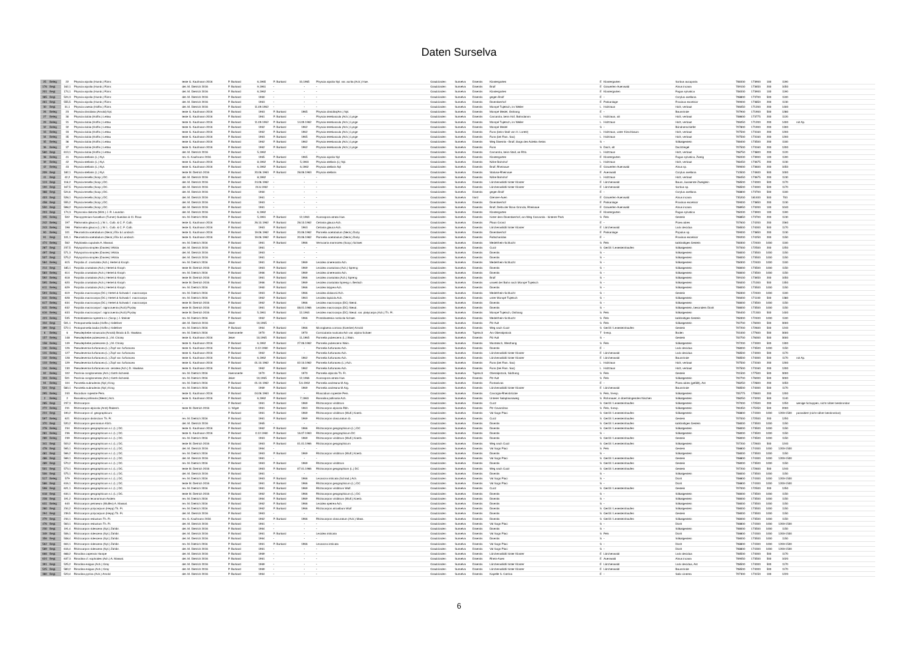Daten Surselva
| 25 | Beleg | 22 | Physcia aipolia (Humb.) Fürnr. | teste G. Kaufmann 2016 | P. Burkard | 6,1965 | P. Burkard | 10,1965 | Physcia aipolia Nyl. var. acrita (Ach.) Hue. | Graubünden | Surselva | Disentis | Klostergarten | E | Klostergarten | Sorbus aucuparia | 708330 | 173900 | 100 | 1190 | |
| 176 | Begl. | 162,1 | Physcia aipolia (Humb.) Fürnr. | det. M. Dietrich 2016 | P. Burkard | 9,1961 | - | - | - | Graubünden | Surselva | Disentis | Brulf | E | Grauerlen-Auenwald | Alnus incana | 709100 | 173650 | 200 | 1050 | |
| 201 | Begl. | 174,1 | Physcia aipolia (Humb.) Fürnr. | det. M. Dietrich 2016 | P. Burkard | 6,1962 | - | - | - | Graubünden | Surselva | Disentis | Klostergarten | E | Klostergarten | Fagus sylvatica | 708330 | 173900 | 100 | 1190 | |
| 385 | Begl. | 524,3 | Physcia aipolia (Humb.) Fürnr. | det. M. Dietrich 2016 | P. Burkard | 1960 | - | - | - | Graubünden | Surselva | Disentis | gegen Brulf | E | - | Corylus avellana | 708800 | 173700 | 500 | 1100 | |
| 461 | Begl. | 555,5 | Physcia aipolia (Humb.) Fürnr. | det. M. Dietrich 2016 | P. Burkard | 1963 | - | - | - | Graubünden | Surselva | Disentis | Disentiserhof | E | Parkanlage | Fraxinus excelsior | 709000 | 173850 | 200 | 1130 | |
| 30 | Begl. | 31,1 | Physcia caesia (Hoffm.) Fürnr. | det. M. Dietrich 2016 | P. Burkard | 11.09.1962 | - | - | - | Graubünden | Surselva | Disentis | Mompé Tujetsch, im Weiler | L | Holzzaun | Holz, verbaut | 706050 | 171200 | 200 | 1400 | |
| 26 | Beleg | 23 | Physcia dimidiata (Arnold) Nyl. | teste G. Kaufmann 2016 | P. Burkard | 1963 | P. Burkard | 1965 | Physcia dimidita(Arn.) Nyl. | Graubünden | Surselva | Disentis | Mompé Medel, Osthang | E | - | Baumrinde | 707900 | 171900 | 500 | 1280 | |
| 27 | Beleg | 30 | Physcia dubia (Hoffm.) Lettau | teste G. Kaufmann 2016 | P. Burkard | 1961 | P. Burkard | - | Physcia teretiuscula (Ach.) Lynge | Graubünden | Surselva | Disentis | Carcarola, beim Hof, Bahndamm | L | Holzzaun, alt | Holz, verbaut | 708600 | 173775 | 200 | 1120 | |
| 29 | Beleg | 31 | Physcia dubia (Hoffm.) Lettau | teste G. Kaufmann 2016 | P. Burkard | 11.09.1962 | P. Burkard | 14.09.1962 | Physcia teretiuscula (Ach.) Lynge | Graubünden | Surselva | Disentis | Mompé Tujetsch, im Weiler | L | Holzzaun | Holz, verbaut | 706050 | 171200 | 200 | 1400 | mit Ap. |
| 32 | Beleg | 32 | Physcia dubia (Hoffm.) Lettau | teste G. Kaufmann 2016 | P. Burkard | 1962 | P. Burkard | 1962 | Physcia teretiuscula (Ach.) Lynge | Graubünden | Surselva | Disentis | Mompé Medel | S | - | Bündnerschiefer | 707800 | 171900 | 200 | 1300 | |
| 33 | Beleg | 33 | Physcia dubia (Hoffm.) Lettau | teste G. Kaufmann 2016 | P. Burkard | 1962 | P. Burkard | 1962 | Physcia teretiuscula (Ach.) Lynge | Graubünden | Surselva | Disentis | Funs (beim Stall von H. Loretz) | L | Holzzaun, unter Kirschbaum | Holz, verbaut | 707500 | 173160 | 200 | 1200 | |
| 34 | Beleg | 35 | Physcia dubia (Hoffm.) Lettau | teste G. Kaufmann 2016 | P. Burkard | 1963 | P. Burkard | 1965 | Physcia teretiuscula (Ach.) Lynge | Graubünden | Surselva | Disentis | Funs (bei Fam. Sac) | L | Holzzaun | Holz, verbaut | 707500 | 173160 | 200 | 1200 | |
| 35 | Beleg | 36 | Physcia dubia (Hoffm.) Lettau | teste G. Kaufmann 2016 | P. Burkard | 1962 | P. Burkard | 1962 | Physcia teretiuscula (Ach.) Lynge | Graubünden | Surselva | Disentis | Weg Disentis - Brulf, längs des Acletta rheins | S | - | Silikatgestein | 708400 | 173500 | 200 | 1100 | |
| 36 | Beleg | 37 | Physcia dubia (Hoffm.) Lettau | teste G. Kaufmann 2016 | P. Burkard | 1962 | P. Burkard | 1962 | Physcia teretiuscula (Ach.) Lynge | Graubünden | Surselva | Disentis | Funs | S | Dach, alt | Dachziegel | 707500 | 173160 | 200 | 1200 | |
| 580 | Begl. | 613,1 | Physcia dubia (Hoffm.) Lettau | det. M. Dietrich 2016 | P. Burkard | 5,1962 | - | - | - | Graubünden | Surselva | Disentis | Carcarola, beim Stall, an Rhb. | L | Holzzaun | Holz, verbaut | 708750 | 173800 | 200 | 1120 | |
| 38 | Beleg | 41 | Physcia stellaris (L.) Nyl. | rev. G. Kaufmann 2016 | P. Burkard | 1965 | P. Burkard | 1965 | Physcia aipolia Nyl | Graubünden | Surselva | Disentis | Klostergarten | E | Klostergarten | Fagus sylvatica, Zweig | 708330 | 173900 | 100 | 1190 | |
| 39 | Beleg | 42 | Physcia stellaris (L.) Nyl. | teste G. Kaufmann 2016 | P. Burkard | 8,1962 | P. Burkard | 5,1963 | Physcia stellaris (L) Nyl. | Graubünden | Surselva | Disentis | Nähe Bahnhof | L | Holzzaun | Holz, verbaut | 708450 | 173675 | 200 | 1130 | |
| 42 | Beleg | 43 | Physcia stellaris (L.) Nyl. | teste G. Kaufmann 2016 | P. Burkard | 6,1962 | P. Burkard | 6,1962 | Physcia stellaris Nyl | Graubünden | Surselva | Disentis | Brulf, Rheinaue | E | Grauerlen-Auenwald | Alnus sp. | 709000 | 173600 | 200 | 1050 | |
| 209 | Begl. | 182,1 | Physcia stellaris (L.) Nyl. | teste M. Dietrich 2016 | P. Burkard | 20.06.1963 | P. Burkard | 28.06.1963 | Physcia stellaris | Graubünden | Surselva | Disentis | Stalusa-Rheinaue | E | Auenwald | Corylus avellana | 710500 | 174600 | 500 | 1000 | |
| 41 | Begl. | 42,2 | Physcia tenella (Scop.) DC. | det. M. Dietrich 2016 | P. Burkard | 8,1962 | - | - | - | Graubünden | Surselva | Disentis | Nähe Bahnhof | L | Holzzaun | Holz, verbaut | 708450 | 173675 | 200 | 1130 | |
| 119 | Begl. | 118,2 | Physcia tenella (Scop.) DC. | det. M. Dietrich 2016 | P. Burkard | 24.06.1962 | - | - | - | Graubünden | Surselva | Disentis | Lärchenwäldli hinter Kloster | E | Lärchenwald | Baum, äusserste Zweiglein | 708500 | 174000 | 500 | 1170 | |
| 190 | Begl. | 167,5 | Physcia tenella (Scop.) DC. | det. M. Dietrich 2016 | P. Burkard | 24.6.1962 | - | - | - | Graubünden | Surselva | Disentis | Lärchenwäldli hinter Kloster | E | Lärchenwald | Sorbus sp. | 708500 | 174000 | 500 | 1170 | |
| 388 | Begl. | 524,6 | Physcia tenella (Scop.) DC. | det. M. Dietrich 2016 | P. Burkard | 1960 | - | - | - | Graubünden | Surselva | Disentis | gegen Brulf | E | - | Corylus avellana | 708800 | 173700 | 500 | 1100 | |
| 403 | Begl. | 528,1 | Physcia tenella (Scop.) DC. | det. M. Dietrich 2016 | P. Burkard | 1961 | - | - | - | Graubünden | Surselva | Ilanz | Glenner-Auen | E | Grauerlen-Auenwald | Alnus incana | 735200 | 181400 | 500 | 700 | |
| 458 | Begl. | 555,2 | Physcia tenella (Scop.) DC. | det. M. Dietrich 2016 | P. Burkard | 1963 | - | - | - | Graubünden | Surselva | Disentis | Disentiserhof | E | Parkanlage | Fraxinus excelsior | 709000 | 173850 | 200 | 1130 | |
| 550 | Begl. | 598,2 | Physcia tenella (Scop.) DC. | det. M. Dietrich 2016 | P. Burkard | 1961 | - | - | - | Graubünden | Surselva | Disentis | Brulf, Delta der Bova Gronda, Rheinaue | E | Grauerlen-Auenwald | Alnus incana | 708950 | 173200 | 100 | 1040 | |
| 203 | Begl. | 174,3 | Physconia distorta (With.) J. R. Laundon | det. M. Dietrich 2016 | P. Burkard | 6,1962 | - | - | - | Graubünden | Surselva | Disentis | Klostergarten | E | Klostergarten | Fagus sylvatica | 708330 | 173900 | 100 | 1190 | |
| 335 | Beleg | 502 | Placopyrenium fuscellum (Turner) Gueidan & Cl. Roux | rev. M. Dietrich 2016 | P. Burkard | 5,1961 | P. Burkard | 12,1963 | Acarospora atrata Hue. | Graubünden | Surselva | Disentis | hinter dem Disentiserhof, am Weg Carcarola - hinterer Park | S | Fels | Gestein | 708850 | 173700 | 200 | 1130 | |
| 242 | Beleg | 197 | Platismatia glauca (L.) W. L. Culb. & C. F. Culb. | teste G. Kaufmann 2016 | P. Burkard | 26.10.1962 | P. Burkard | 28.10.1962 | Cetraria glauca Ach. | Graubünden | Surselva | Disentis | Plaun Grond | E | - | Picea abies | 707600 | 174200 | 200 | 1560 | |
| 243 | Beleg | 198 | Platismatia glauca (L.) W. L. Culb. & C. F. Culb. | teste G. Kaufmann 2016 | P. Burkard | 1963 | P. Burkard | 1963 | Cetraria glauca Ach. | Graubünden | Surselva | Disentis | Lärchenwäldli hinter Kloster | E | Lärchenwald | Larix decidua | 708500 | 174000 | 500 | 1170 | |
| 90 | Beleg | 101 | Pleurosticta acetabulum (Neck.) Elix & Lumbsch | teste G. Kaufmann 2016 | P. Burkard | 19.06.1962 | P. Burkard | 20.06.1962 | Parmelia acetabulum (Neck.) Duby | Graubünden | Surselva | Disentis | Disentiserhof | E | Parkanlage | Populus sp. | 709000 | 173850 | 200 | 1130 | |
| 91 | Begl. | 101,1 | Pleurosticta acetabulum (Neck.) Elix & Lumbsch | teste G. Kaufmann 2016 | P. Burkard | 19.06.1962 | P. Burkard | 20.06.1962 | Parmelia acetabulum (Neck.) Duby | Graubünden | Surselva | Disentis | Faltscharidas | E | - | Fraxinus excelsior | 709200 | 174250 | 200 | 1150 | |
| 474 | Beleg | 562 | Polyblastia cupularis A. Massal. | rev. M. Dietrich 2016 | P. Burkard | 1961 | P. Burkard | 1966 | Verrucaria marmorea (Scop.) Schaer. | Graubünden | Surselva | Disentis | Medelrhein-Schlucht | S | Fels | kalkhaltiges Gestein | 708300 | 172400 | 1000 | 1100 | |
| 287 | Begl. | 237,5 | Polysporina simplex (Davies) Vězda | det. M. Dietrich 2016 | P. Burkard | 1961 | - | - | - | Graubünden | Surselva | Disentis | Cuoz | S | Geröll / Lesesteinhaufen | Silikatgestein | 707000 | 172500 | 200 | 1250 | |
| 497 | Begl. | 571,3 | Polysporina simplex (Davies) Vězda | det. M. Dietrich 2016 | P. Burkard | 1963 | - | - | - | Graubünden | Surselva | Disentis | Disentis | S | - | Silikatgestein | 708000 | 173500 | 1000 | 1150 | |
| 507 | Begl. | 575,2 | Polysporina simplex (Davies) Vězda | det. M. Dietrich 2016 | P. Burkard | 1961 | - | - | - | Graubünden | Surselva | Disentis | Disentis | S | - | Silikatgestein | 708000 | 173500 | 1000 | 1150 | |
| 584 | Beleg | 615 | Porpidia cf. crustulata (Ach.) Hertel & Knoph | rev. M. Dietrich 2016 | P. Burkard | 1961 | P. Burkard | 1969 | Lecidea cinereoatra Ach. | Graubünden | Surselva | Disentis | Medelrhein-Schlucht | S | - | Silikatgestein | 708300 | 172400 | 1000 | 1100 | |
| 214 | Begl. | 185,1 | Porpidia crustulata (Ach.) Hertel & Knoph | teste M. Dietrich 2016 | P. Burkard | 1963 | P. Burkard | 1969 | Lecidea crustulosa (Ach.) Spreng | Graubünden | Surselva | Disentis | Disentis | S | - | Silikatgestein | 708000 | 173500 | 1000 | 1150 | |
| 583 | Beleg | 614 | Porpidia crustulata (Ach.) Hertel & Knoph | rev. M. Dietrich 2016 | P. Burkard | 1966 | P. Burkard | 1969 | Lecidea cinereoatra Ach. | Graubünden | Surselva | Disentis | Disentis | S | - | Silikatgestein | 708000 | 173500 | 1000 | 1150 | |
| 592 | Beleg | 618 | Porpidia crustulata (Ach.) Hertel & Knoph | teste M. Dietrich 2016 | P. Burkard | 1961 | P. Burkard | 1966 | Lecidea crustulata (Ach.) Spreng | Graubünden | Surselva | Disentis | Brulf | S | - | Silikatgestein | 709100 | 173650 | 200 | 1050 | |
| 595 | Beleg | 620 | Porpidia crustulata (Ach.) Hertel & Knoph | teste M. Dietrich 2016 | P. Burkard | 1966 | P. Burkard | 1969 | Lecidea crustulata Spreng n. Bertsch | Graubünden | Surselva | Disentis | unweit der Bahn nach Mompé Tujetsch | S | - | Silikatgestein | 706000 | 171000 | 500 | 1350 | |
| 611 | Beleg | 629 | Porpidia crustulata (Ach.) Hertel & Knoph | rev. M. Dietrich 2016 | P. Burkard | 1960 | P. Burkard | 1966 | Lecidea latypea Ach. | Graubünden | Surselva | Disentis | Disentis | S | - | Silikatgestein | 708000 | 173500 | 1000 | 1150 | |
| 593 | Beleg | 619 | Porpidia macrocarpa (DC.) Hertel & Schwab f. macrocarpa | rev. M. Dietrich 2016 | P. Burkard | 1963 | P. Burkard | 1966 | Lecidea dicksonii Ach. | Graubünden | Surselva | Disentis | Medelrhein-Schlucht | S | - | Gestein | 708300 | 172400 | 1000 | 1100 | |
| 610 | Beleg | 628 | Porpidia macrocarpa (DC.) Hertel & Schwab f. macrocarpa | rev. M. Dietrich 2016 | P. Burkard | 1962 | P. Burkard | 1963 | Lecidea lapicida Ach. | Graubünden | Surselva | Disentis | unter Mompé Tujetsch | S | - | Silikatgestein | 706000 | 171100 | 500 | 1380 | |
| 617 | Beleg | 634 | Porpidia macrocarpa (DC.) Hertel & Schwab f. macrocarpa | teste M. Dietrich 2016 | P. Burkard | 1962 | P. Burkard | 1966 | Lecidea macrocarpa (DC) Stend. | Graubünden | Surselva | Disentis | Disentis | S | - | Silikatgestein | 708000 | 173500 | 1000 | 1150 | |
| 615 | Beleg | 632 | Porpidia macrocarpa f. nigrocruenta (Anzi) Fryday | teste M. Dietrich 2016 | P. Burkard | 1961 | P. Burkard | 08.01.1966 | Lecidea macrocarpa (DC) Steud. | Graubünden | Surselva | Disentis | Disentis | S | - | Silikatgestein, besonders Diorit | 708000 | 173500 | 1000 | 1150 | |
| 616 | Beleg | 633 | Porpidia macrocarpa f. nigrocruenta (Anzi) Fryday | teste M. Dietrich 2016 | P. Burkard | 5,1961 | P. Burkard | 12,1963 | Lecidea macrocarpa (DC) Steud. var. platycarpa (Ach.) Th. Fr. | Graubünden | Surselva | Disentis | Mompé Tujetsch, Osthang | S | Fels | Silikatgestein | 706400 | 171300 | 500 | 1400 | |
| 423 | Beleg | 535 | Protoblastenia rupestris s.l. (Scop.) J. Steiner | rev. M. Dietrich 2016 | P. Burkard | 1962 | P. Burkard | 1966 | Protoblastenia moticola Schaer. | Graubünden | Surselva | Disentis | Medelrhein-Schlucht | S | Fels | kalkhaltiges Gestein | 708300 | 172400 | 1000 | 1100 | |
| 334 | Begl. | 501,1 | Protoparmelia badia (Hoffm.) Hafellner | det. M. Dietrich 2016 | Jeker | 10,1965 | - | - | - | Graubünden | Surselva | Disentis | Piz Ault | S | Fels | Silikatgestein | 702700 | 176000 | 500 | 3000 | |
| 499 | Begl. | 572,1 | Protoparmelia badia (Hoffm.) Hafellner | rev. M. Dietrich 2016 | P. Burkard | 1964 | P. Burkard | 1966 | Microglaena corrosa (Koerber) Arnold | Graubünden | Surselva | Disentis | Weg nach Cuoz | S | Geröll / Lesesteinhaufen | Gestein | 707200 | 172600 | 500 | 1240 | |
| 6 | Beleg | 6 | Pseudephebe minuscula (Arnold) Brodo & D. Hawksw. | rev. M. Dietrich 2016 | Haemmerle | 1970 | P. Burkard | 1970 | Cornicularia muricata Ach var. alpina Schaer | Graubünden | Surselva | Tujetsch | Am Oberalpstock | T | S-exp. | Boden | 701000 | 177600 | 500 | 3000 | |
| 157 | Beleg | 148 | Pseudephebe pubescens (L.) M. Choisy | teste G. Kaufmann 2016 | Jeker | 10,1965 | P. Burkard | 11,1965 | Parmelia pubescens (L.) Wain. | Graubünden | Surselva | Disentis | Piz Ault | S | - | Gestein | 702700 | 176000 | 500 | 3000 | |
| 158 | Beleg | 149 | Pseudephebe pubescens (L.) M. Choisy | teste G. Kaufmann 2016 | P. Burkard | 6,1962 | P. Burkard | 27.06.1962 | Parmelia pubescens Wain. | Graubünden | Surselva | Disentis | Muntatsch, Westhang | S | Fels | Silikatgestein | 707200 | 173300 | 500 | 1300 | |
| 130 | Beleg | 126 | Pseudevernia furfuracea (L.) Zopf var. furfuracea | teste G. Kaufmann 2016 | P. Burkard | 0.12.1960 | P. Burkard | - | Parmelia furfuracea Ach. | Graubünden | Surselva | Disentis | Disentis | E | - | Larix decidua | 708000 | 173500 | 1000 | 1150 | |
| 131 | Beleg | 127 | Pseudevernia furfuracea (L.) Zopf var. furfuracea | teste G. Kaufmann 2016 | P. Burkard | 1962 | P. Burkard | - | Parmelia furfuracea Ach. | Graubünden | Surselva | Disentis | Lärchenwäldli hinter Kloster | E | Lärchenwald | Larix decidua | 708500 | 174000 | 500 | 1170 | |
| 132 | Beleg | 128 | Pseudevernia furfuracea (L.) Zopf var. furfuracea | teste G. Kaufmann 2016 | P. Burkard | 6,1962 | P. Burkard | 1962 | Parmelia furfuracea Ach. | Graubünden | Surselva | Disentis | Lärchenwäldli hinter Kloster | E | Lärchenwald | Baumrinde | 708500 | 174000 | 500 | 1170 | mit Ap. |
| 133 | Beleg | 129 | Pseudevernia furfuracea (L.) Zopf var. furfuracea | teste G. Kaufmann 2016 | P. Burkard | 01.10.1962 | P. Burkard | 02.10.1962 | Parmelia furfuracea (L.) Ach. | Graubünden | Surselva | Disentis | Funs (bei Fam. Sac) | L | Holzzaun | Holz, verbaut | 707500 | 173160 | 200 | 1200 | |
| 134 | Beleg | 130 | Pseudevernia furfuracea var. ceratea (Ach.) D. Hawksw. | teste G. Kaufmann 2016 | P. Burkard | 1962 | P. Burkard | 1962 | Parmelia furfuracea Ach. | Graubünden | Surselva | Disentis | Funs (bei Fam. Sac) | L | Holzzaun | Holz, verbaut | 707500 | 173160 | 200 | 1200 | |
| 92 | Beleg | 102 | Psorinia conglomerata (Ach.) Gotth.Schneid. | rev. M. Dietrich 2016 | Haemmerle | 1970 | P. Burkard | 1970 | Parmelia alpicola Th. Fr. | Graubünden | Surselva | Tujetsch | Oberalpstock, Südhang | S | Fels | Gestein | 701500 | 177500 | 500 | 3000 | |
| 333 | Beleg | 501 | Psorinia conglomerata (Ach.) Gotth.Schneid. | rev. M. Dietrich 2016 | Jeker | 10,1965 | P. Burkard | 12,1966 | Acarospora atrata Hue. | Graubünden | Surselva | Disentis | Piz Ault | S | Fels | Silikatgestein | 702700 | 176000 | 500 | 3000 | |
| 94 | Beleg | 104 | Punctelia subrudecta (Nyl.) Krog | rev. M. Dietrich 2016 | P. Burkard | 01.10.1962 | P. Burkard | 5.6.1962 | Parmelia andreana M.Arg. | Graubünden | Surselva | Disentis | Fontanivas | E | - | Picea abies (gefällt), Ast | 708250 | 172800 | 200 | 1050 | |
| 524 | Begl. | 583,1 | Punctelia subrudecta (Nyl.) Krog | rev. M. Dietrich 2016 | P. Burkard | 1969 | P. Burkard | 1969 | Parmelia andreana M.Arg. | Graubünden | Surselva | Disentis | Lärchenwäldli hinter Kloster | E | Lärchenwald | Baumrinde | 708500 | 174000 | 500 | 1170 | |
| 295 | Beleg | 240 | Racodium rupestre Pers. | teste G. Kaufmann 2016 | P. Burkard | 04.06.1963 | P. Burkard | - | Rhacodium rupestre Pers. | Graubünden | Surselva | Disentis | Cavorgia-Rheinbrücke | S | Fels, N-exp. | Silikatgestein | 705775 | 170600 | 200 | 1200 | |
| 2 | Beleg | 2 | Ramalina pollinaria (Westr.) Ach. | teste G. Kaufmann 2016 | P. Burkard | 6,1962 | P. Burkard | 7,1963 | Ramalina pollinaria Ach. | Graubünden | Surselva | Disentis | Unterer Salaplaunaweg | S | Rohmauer, in überhängenden Nischen | Silikatgestein | 708250 | 173200 | 500 | 1140 | |
| 285 | Begl. | 237,3 | Rhizocarpon | - | P. Burkard | 1961 | P. Burkard | 1969 | Rhizocarpon viriditrum | Graubünden | Surselva | Disentis | Cuoz | S | Geröll / Lesesteinhaufen | Silikatgestein | 707000 | 172500 | 200 | 1250 | wenige Schuppen, nicht näher bestimmbar |
| 272 | Beleg | 231 | Rhizocarpon alpicola (Anzi) Rabenh. | teste M. Dietrich 2016 | U. Wiget | 1961 | P. Burkard | 1963 | Rhizocarpon alpicola Rbh. | Graubünden | Surselva | Disentis | Piz Cavardiras | S | Fels, S-exp. | Silikatgestein | 706350 | 175350 | 500 | 2000 | |
| 224 | Begl. | 190,2 | Rhizocarpon cf. geographicum | - | P. Burkard | 1961 | P. Burkard | 1969 | Rhizocarpon viriditrum (Wulf.) Koerb. | Graubünden | Surselva | Disentis | Val Sogn Placi | S | Geröll / Lesesteinhaufen | Silikatgestein | 708800 | 174300 | 1000 | 1200-1500 | parasitiert (nicht näher bestimmbar) |
| 597 | Beleg | 621 | Rhizocarpon distinctum Th. Fr. | rev. M. Dietrich 2016 | P. Burkard | 1961 | P. Burkard | 1969 | Rhizocarpon obscuratum ib. | Graubünden | Surselva | Disentis | Cuoz | S | Geröll / Lesesteinhaufen | Gestein | 707000 | 172500 | 200 | 1250 | |
| 370 | Begl. | 520,2 | Rhizocarpon geminatum Körb. | det. M. Dietrich 2016 | P. Burkard | 1965 | - | - | - | Graubünden | Surselva | Disentis | Disentis | S | Geröll / Lesesteinhaufen | kalkhaltiges Gestein | 708000 | 173500 | 1000 | 1150 | |
| 278 | Beleg | 234 | Rhizocarpon geographicum s.l. (L.) DC. | teste G. Kaufmann 2016 | P. Burkard | 1962 | P. Burkard | 1966 | Rhizocarpon geographicum (L.) DC | Graubünden | Surselva | Disentis | Disentis | S | Geröll / Lesesteinhaufen | Silikatgestein | 708000 | 173500 | 1000 | 1150 | |
| 281 | Beleg | 236 | Rhizocarpon geographicum s.l. (L.) DC. | teste G. Kaufmann 2016 | P. Burkard | 0.12.1960 | P. Burkard | 16.07.1963 | Rhizocarpon geographicum DC | Graubünden | Surselva | Disentis | Disentis | S | - | Silikatgestein | 708000 | 173500 | 1000 | 1150 | |
| 289 | Beleg | 239 | Rhizocarpon geographicum s.l. (L.) DC. | rev. M. Dietrich 2016 | P. Burkard | 1963 | P. Burkard | 1969 | Rhizocarpon viriditrum (Wulf.) Koerb. | Graubünden | Surselva | Disentis | Disentis | S | Geröll / Lesesteinhaufen | Gestein | 708000 | 173500 | 1000 | 1150 | |
| 341 | Begl. | 503,2 | Rhizocarpon geographicum s.l. (L.) DC. | teste M. Dietrich 2016 | P. Burkard | 1963 | P. Burkard | 01.01.1966 | Rhizocarpon geographicum | Graubünden | Surselva | Disentis | Weg nach Cuoz | S | Geröll / Lesesteinhaufen | Silikatgestein | 707200 | 172600 | 500 | 1240 | |
| 478 | Begl. | 565,1 | Rhizocarpon geographicum s.l. (L.) DC. | det. M. Dietrich 2016 | P. Burkard | 1964 | - | - | - | Graubünden | Surselva | Disentis | Val Sogn Placi | S | Fels | Gestein | 708800 | 174300 | 1000 | 1200-1500 | |
| 481 | Begl. | 566,2 | Rhizocarpon geographicum s.l. (L.) DC. | rev. M. Dietrich 2016 | P. Burkard | 1963 | P. Burkard | 1969 | Rhizocarpon viriditrum (Wulf.) Koerb. | Graubünden | Surselva | Disentis | Disentis | S | - | Silikatgestein | 708000 | 173500 | 1000 | 1150 | |
| 486 | Begl. | 569,1 | Rhizocarpon geographicum s.l. (L.) DC. | det. M. Dietrich 2016 | P. Burkard | 1961 | - | - | - | Graubünden | Surselva | Disentis | Val Sogn Placi | S | Geröll / Lesesteinhaufen | Gestein | 708800 | 174300 | 1000 | 1200-1500 | |
| 489 | Begl. | 570,2 | Rhizocarpon geographicum s.l. (L.) DC. | rev. M. Dietrich 2016 | P. Burkard | 1963 | P. Burkard | 1969 | Rhizocarpon viriditrum | Graubünden | Surselva | Disentis | Disentis | S | Geröll / Lesesteinhaufen | Gestein | 708000 | 173500 | 1000 | 1150 | |
| 501 | Begl. | 573,1 | Rhizocarpon geographicum s.l. (L.) DC. | teste M. Dietrich 2016 | P. Burkard | 1963 | P. Burkard | 07.01.1966 | Rhizocarpon geographium (L.) DC | Graubünden | Surselva | Disentis | Weg nach Cuoz | S | Geröll / Lesesteinhaufen | Gestein | 707200 | 172600 | 500 | 1240 | |
| 506 | Begl. | 575,1 | Rhizocarpon geographicum s.l. (L.) DC. | det. M. Dietrich 2016 | P. Burkard | 1961 | - | - | - | Graubünden | Surselva | Disentis | Disentis | S | - | Silikatgestein | 708000 | 173500 | 1000 | 1150 | |
| 517 | Beleg | 579 | Rhizocarpon geographicum s.l. (L.) DC. | rev. M. Dietrich 2016 | P. Burkard | 1963 | P. Burkard | 1966 | Lecanora intricata (Schrad.) Ach. | Graubünden | Surselva | Disentis | Val Sogn Placi | S | - | Diorit | 708800 | 174300 | 1000 | 1200-1500 | |
| 586 | Begl. | 616,1 | Rhizocarpon geographicum s.l. (L.) DC. | teste M. Dietrich 2016 | P. Burkard | 1961 | P. Burkard | 1966 | Rhizocarpon geographicum (L.) DC | Graubünden | Surselva | Disentis | Val Sogn Placi | S | - | Diorit | 708800 | 174300 | 1000 | 1200-1500 | |
| 598 | Begl. | 621,1 | Rhizocarpon geographicum s.l. (L.) DC. | rev. M. Dietrich 2016 | P. Burkard | 1961 | P. Burkard | 1969 | Rhizocarpon viriditrum Wulf. | Graubünden | Surselva | Disentis | Cuoz | S | Geröll / Lesesteinhaufen | Gestein | 707000 | 172500 | 200 | 1250 | |
| 618 | Begl. | 634,1 | Rhizocarpon geographicum s.l. (L.) DC. | teste M. Dietrich 2016 | P. Burkard | 1962 | P. Burkard | 1966 | Rhizocarpon geographicum (L.) DC | Graubünden | Surselva | Disentis | Disentis | S | - | Silikatgestein | 708000 | 173500 | 1000 | 1150 | |
| 228 | Begl. | 191,2 | Rhizocarpon lecanorinum Anders | rev. M. Dietrich 2016 | P. Burkard | 1964 | P. Burkard | 1969 | Rhizocarpon viriditrum (Wulf.) Koerb. | Graubünden | Surselva | Disentis | Disentis | S | - | Silikatgestein | 708000 | 173500 | 1000 | 1150 | |
| 631 | Beleg | 640 | Rhizocarpon petraeum (Wulfen) A. Massal. | rev. M. Dietrich 2016 | P. Burkard | 1962 | P. Burkard | 1966 | Lecidea speirea Ach. | Graubünden | Surselva | Disentis | Disentis | S | - | Silikatgestein | 708000 | 173500 | 1000 | 1150 | |
| 280 | Begl. | 234,2 | Rhizocarpon polycarpum (Hepp) Th. Fr. | rev. M. Dietrich 2016 | P. Burkard | 1962 | P. Burkard | 1966 | Rhizocarpon atroalbum Wulf | Graubünden | Surselva | Disentis | Disentis | S | Geröll / Lesesteinhaufen | Silikatgestein | 708000 | 173500 | 1000 | 1150 | |
| 294 | Begl. | 239,5 | Rhizocarpon polycarpum (Hepp) Th. Fr. | det. M. Dietrich 2016 | P. Burkard | 1963 | - | - | - | Graubünden | Surselva | Disentis | Disentis | S | Geröll / Lesesteinhaufen | Gestein | 708000 | 173500 | 1000 | 1150 | |
| 279 | Begl. | 234,1 | Rhizocarpon reductum Th. Fr. | rev. G. Kaufmann 2016 | P. Burkard | 1962 | P. Burkard | 1966 | Rhizocarpon obscuratum (Ach.) Mass. | Graubünden | Surselva | Disentis | Disentis | S | Geröll / Lesesteinhaufen | Silikatgestein | 708000 | 173500 | 1000 | 1150 | |
| 476 | Begl. | 563,1 | Rhizocarpon reductum Th. Fr. | det. M. Dietrich 2016 | P. Burkard | 1961 | - | - | - | Graubünden | Surselva | Disentis | Val Sogn Placi | S | - | Diorit | 708800 | 174300 | 1000 | 1200-1500 | |
| 230 | Begl. | 191,4 | Rhizocarpon ridescens (Nyl.) Zahlbr. | det. M. Dietrich 2016 | P. Burkard | 1964 | - | - | - | Graubünden | Surselva | Disentis | Disentis | S | - | Silikatgestein | 708000 | 173500 | 1000 | 1150 | |
| 349 | Begl. | 506,1 | Rhizocarpon ridescens (Nyl.) Zahlbr. | det. M. Dietrich 2016 | P. Burkard | 1961 | P. Burkard | - | Lecidea intricata | Graubünden | Surselva | Disentis | Val Sogn Placi | S | Fels | Diorit | 708800 | 174300 | 1000 | 1200-1500 | |
| 356 | Begl. | 508,4 | Rhizocarpon ridescens (Nyl.) Zahlbr. | det. M. Dietrich 2016 | P. Burkard | 1964 | - | - | - | Graubünden | Surselva | Disentis | Disentis | S | - | Silikatgestein | 708000 | 173500 | 1000 | 1150 | |
| 562 | Begl. | 604,1 | Rhizocarpon ridescens (Nyl.) Zahlbr. | rev. M. Dietrich 2016 | P. Burkard | 1961 | P. Burkard | 1966 | Lecanora intricata | Graubünden | Surselva | Disentis | Val Sogn Placi | S | - | Diorit | 708800 | 174300 | 1000 | 1200-1500 | |
| 589 | Begl. | 616,4 | Rhizocarpon ridescens (Nyl.) Zahlbr. | det. M. Dietrich 2016 | P. Burkard | 1961 | - | - | - | Graubünden | Surselva | Disentis | Val Sogn Placi | S | - | Diorit | 708800 | 174300 | 1000 | 1200-1500 | |
| 666 | Begl. | 668,2 | Rinodina capensis Hampe | det. M. Dietrich 2016 | P. Burkard | 1969 | - | - | - | Graubünden | Surselva | Disentis | Lärchenwäldli hinter Kloster | E | Lärchenwald | Larix decidua | 708500 | 174000 | 500 | 1170 | |
| 624 | Begl. | 637,3 | Rinodina cf. sophodes (Ach.) A. Massal. | det. M. Dietrich 2016 | P. Burkard | 1961 | - | - | - | Graubünden | Surselva | Disentis | Rhein-Auen | E | Auenwald | Alnus incana | 709050 | 173500 | 500 | 1020 | |
| 391 | Begl. | 525,2 | Rinodina exigua (Ach.) Gray | det. M. Dietrich 2016 | P. Burkard | 1969 | - | - | - | Graubünden | Surselva | Disentis | Lärchenwäldli hinter Kloster | E | Lärchenwald | Larix decidua, Ast | 708500 | 174000 | 500 | 1170 | |
| 525 | Begl. | 583,2 | Rinodina exigua (Ach.) Gray | det. M. Dietrich 2016 | P. Burkard | 1969 | - | - | - | Graubünden | Surselva | Disentis | Lärchenwäldli hinter Kloster | E | Lärchenwald | Baumrinde | 708500 | 174000 | 500 | 1170 | |
| 380 | Begl. | 523,4 | Rinodina pyrina (Ach.) Arnold | det. M. Dietrich 2016 | P. Burkard | 1964 | - | - | - | Graubünden | Surselva | Disentis | Kapelle S. Catrina | E | - | Salix cinerea | 707300 | 173150 | 100 | 1220 | |
6